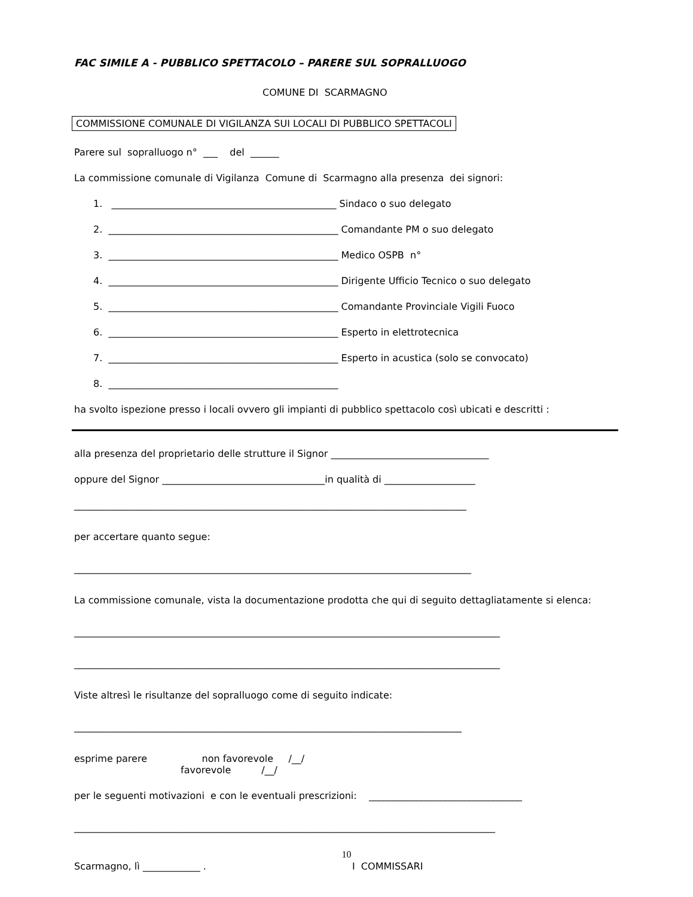FAC SIMILE A - PUBBLICO SPETTACOLO – PARERE SUL SOPRALLUOGO
COMUNE DI SCARMAGNO
COMMISSIONE COMUNALE DI VIGILANZA SUI LOCALI DI PUBBLICO SPETTACOLI
Parere sul sopralluogo n° ___ del ______
La commissione comunale di Vigilanza Comune di Scarmagno alla presenza dei signori:
1. _______________________________________________ Sindaco o suo delegato
2. ________________________________________________ Comandante PM o suo delegato
3. ________________________________________________ Medico OSPB n°
4. ________________________________________________ Dirigente Ufficio Tecnico o suo delegato
5. ________________________________________________ Comandante Provinciale Vigili Fuoco
6. ________________________________________________ Esperto in elettrotecnica
7. ________________________________________________ Esperto in acustica (solo se convocato)
8. ________________________________________________
ha svolto ispezione presso i locali ovvero gli impianti di pubblico spettacolo così ubicati e descritti :
alla presenza del proprietario delle strutture il Signor _________________________________
oppure del Signor __________________________________in qualità di ___________________
__________________________________________________________________________________
per accertare quanto segue:
___________________________________________________________________________________
La commissione comunale, vista la documentazione prodotta che qui di seguito dettagliatamente si elenca:
_________________________________________________________________________________________
_________________________________________________________________________________________
Viste altresì le risultanze del sopralluogo come di seguito indicate:
_________________________________________________________________________________
esprime parere non favorevole /__/
favorevole /__/
per le seguenti motivazioni e con le eventuali prescrizioni: ________________________________
________________________________________________________________________________________
Scarmagno, lì ____________ . I COMMISSARI
10